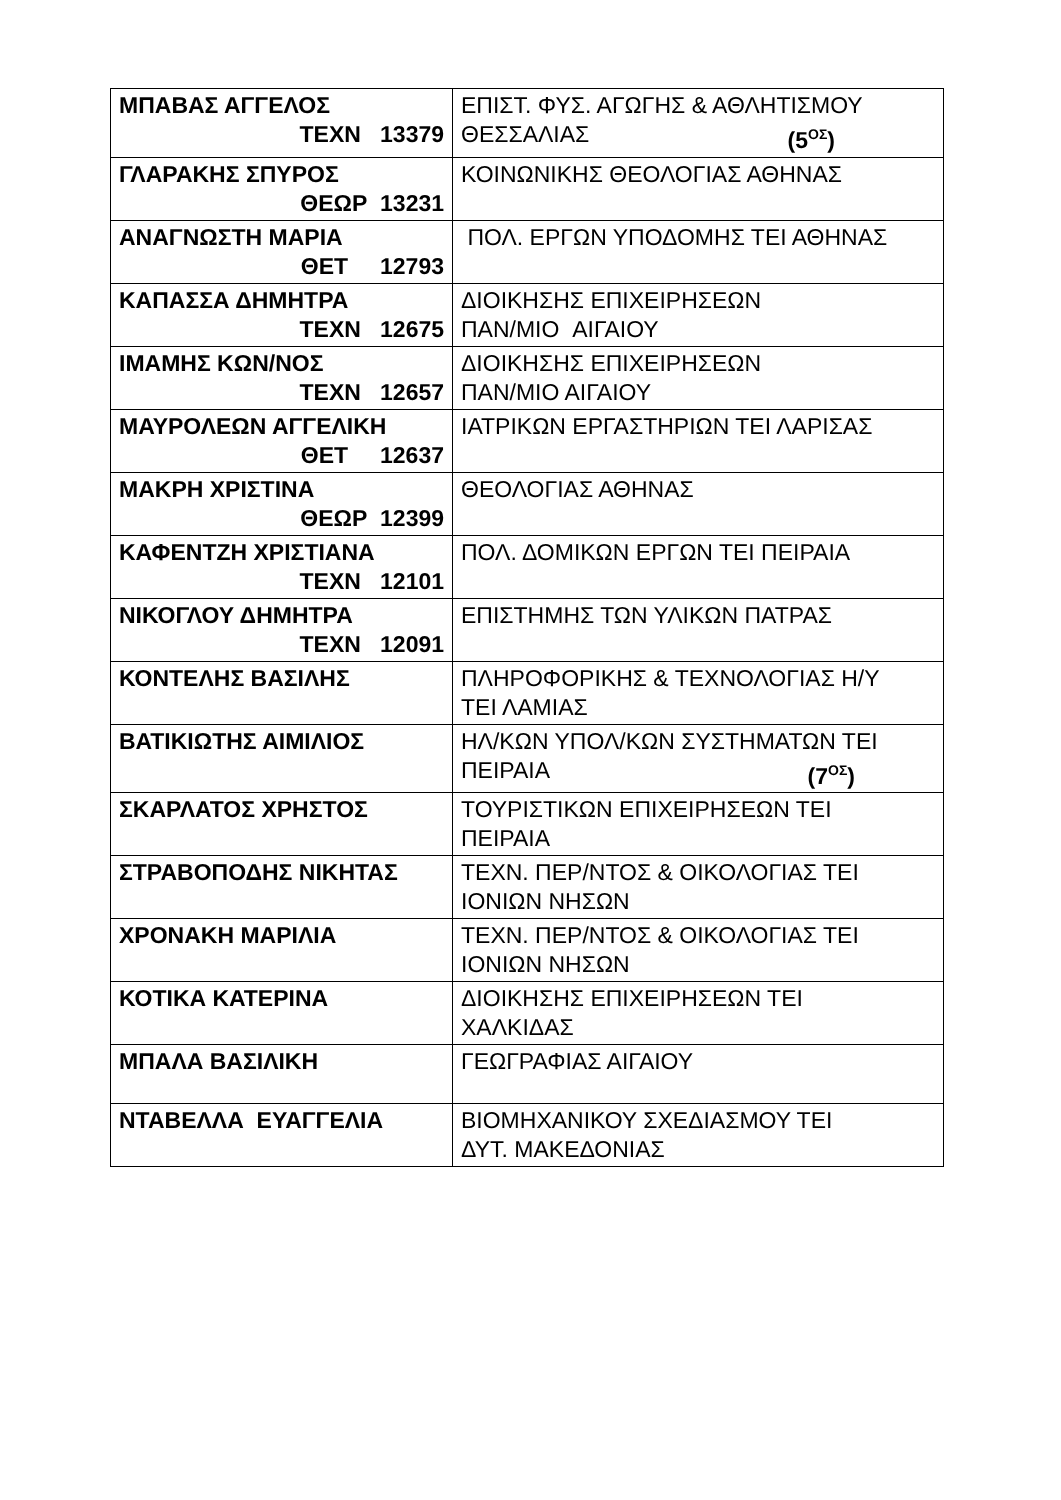| ΜΠΑΒΑΣ ΑΓΓΕΛΟΣ ΤΕΧΝ 13379 | ΕΠΙΣΤ. ΦΥΣ. ΑΓΩΓΗΣ & ΑΘΛΗΤΙΣΜΟΥ ΘΕΣΣΑΛΙΑΣ (5<sup>ΟΣ</sup>) |
| ΓΛΑΡΑΚΗΣ ΣΠΥΡΟΣ ΘΕΩΡ 13231 | ΚΟΙΝΩΝΙΚΗΣ ΘΕΟΛΟΓΙΑΣ ΑΘΗΝΑΣ |
| ΑΝΑΓΝΩΣΤΗ ΜΑΡΙΑ ΘΕΤ 12793 | ΠΟΛ. ΕΡΓΩΝ ΥΠΟΔΟΜΗΣ ΤΕΙ ΑΘΗΝΑΣ |
| ΚΑΠΑΣΣΑ ΔΗΜΗΤΡΑ ΤΕΧΝ 12675 | ΔΙΟΙΚΗΣΗΣ ΕΠΙΧΕΙΡΗΣΕΩΝ ΠΑΝ/ΜΙΟ ΑΙΓΑΙΟΥ |
| ΙΜΑΜΗΣ ΚΩΝ/ΝΟΣ ΤΕΧΝ 12657 | ΔΙΟΙΚΗΣΗΣ ΕΠΙΧΕΙΡΗΣΕΩΝ ΠΑΝ/ΜΙΟ ΑΙΓΑΙΟΥ |
| ΜΑΥΡΟΛΕΩΝ ΑΓΓΕΛΙΚΗ ΘΕΤ 12637 | ΙΑΤΡΙΚΩΝ ΕΡΓΑΣΤΗΡΙΩΝ ΤΕΙ ΛΑΡΙΣΑΣ |
| ΜΑΚΡΗ ΧΡΙΣΤΙΝΑ ΘΕΩΡ 12399 | ΘΕΟΛΟΓΙΑΣ ΑΘΗΝΑΣ |
| ΚΑΦΕΝΤΖΗ ΧΡΙΣΤΙΑΝΑ ΤΕΧΝ 12101 | ΠΟΛ. ΔΟΜΙΚΩΝ ΕΡΓΩΝ ΤΕΙ ΠΕΙΡΑΙΑ |
| ΝΙΚΟΓΛΟΥ ΔΗΜΗΤΡΑ ΤΕΧΝ 12091 | ΕΠΙΣΤΗΜΗΣ ΤΩΝ ΥΛΙΚΩΝ ΠΑΤΡΑΣ |
| ΚΟΝΤΕΛΗΣ ΒΑΣΙΛΗΣ | ΠΛΗΡΟΦΟΡΙΚΗΣ & ΤΕΧΝΟΛΟΓΙΑΣ Η/Υ ΤΕΙ ΛΑΜΙΑΣ |
| ΒΑΤΙΚΙΩΤΗΣ ΑΙΜΙΛΙΟΣ | ΗΛ/ΚΩΝ ΥΠΟΛ/ΚΩΝ ΣΥΣΤΗΜΑΤΩΝ ΤΕΙ ΠΕΙΡΑΙΑ (7<sup>ΟΣ</sup>) |
| ΣΚΑΡΛΑΤΟΣ ΧΡΗΣΤΟΣ | ΤΟΥΡΙΣΤΙΚΩΝ ΕΠΙΧΕΙΡΗΣΕΩΝ ΤΕΙ ΠΕΙΡΑΙΑ |
| ΣΤΡΑΒΟΠΟΔΗΣ ΝΙΚΗΤΑΣ | ΤΕΧΝ. ΠΕΡ/ΝΤΟΣ & ΟΙΚΟΛΟΓΙΑΣ ΤΕΙ ΙΟΝΙΩΝ ΝΗΣΩΝ |
| ΧΡΟΝΑΚΗ ΜΑΡΙΛΙΑ | ΤΕΧΝ. ΠΕΡ/ΝΤΟΣ & ΟΙΚΟΛΟΓΙΑΣ ΤΕΙ ΙΟΝΙΩΝ ΝΗΣΩΝ |
| ΚΟΤΙΚΑ ΚΑΤΕΡΙΝΑ | ΔΙΟΙΚΗΣΗΣ ΕΠΙΧΕΙΡΗΣΕΩΝ ΤΕΙ ΧΑΛΚΙΔΑΣ |
| ΜΠΑΛΑ ΒΑΣΙΛΙΚΗ | ΓΕΩΓΡΑΦΙΑΣ ΑΙΓΑΙΟΥ |
| ΝΤΑΒΕΛΛΑ ΕΥΑΓΓΕΛΙΑ | ΒΙΟΜΗΧΑΝΙΚΟΥ ΣΧΕΔΙΑΣΜΟΥ ΤΕΙ ΔΥΤ. ΜΑΚΕΔΟΝΙΑΣ |